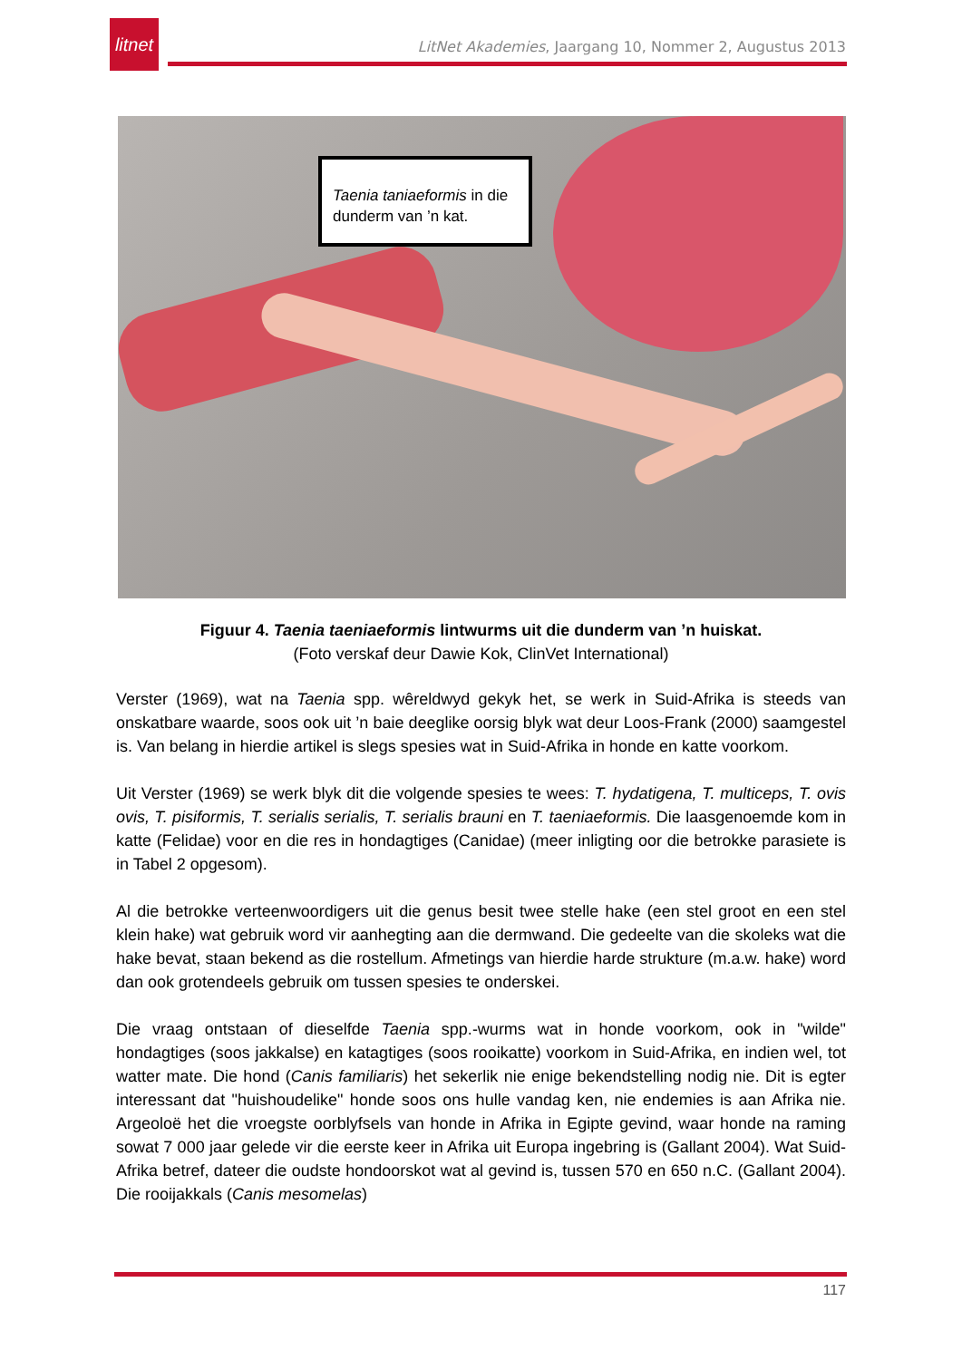litnet
LitNet Akademies, Jaargang 10, Nommer 2, Augustus 2013
Taenia taniaeformis in die dunderm van ’n kat.
Figuur 4. Taenia taeniaeformis lintwurms uit die dunderm van ’n huiskat.
(Foto verskaf deur Dawie Kok, ClinVet International)
Verster (1969), wat na Taenia spp. wêreldwyd gekyk het, se werk in Suid-Afrika is steeds van onskatbare waarde, soos ook uit ’n baie deeglike oorsig blyk wat deur Loos-Frank (2000) saamgestel is. Van belang in hierdie artikel is slegs spesies wat in Suid-Afrika in honde en katte voorkom.
Uit Verster (1969) se werk blyk dit die volgende spesies te wees: T. hydatigena, T. multiceps, T. ovis ovis, T. pisiformis, T. serialis serialis, T. serialis brauni en T. taeniaeformis. Die laasgenoemde kom in katte (Felidae) voor en die res in hondagtiges (Canidae) (meer inligting oor die betrokke parasiete is in Tabel 2 opgesom).
Al die betrokke verteenwoordigers uit die genus besit twee stelle hake (een stel groot en een stel klein hake) wat gebruik word vir aanhegting aan die dermwand. Die gedeelte van die skoleks wat die hake bevat, staan bekend as die rostellum. Afmetings van hierdie harde strukture (m.a.w. hake) word dan ook grotendeels gebruik om tussen spesies te onderskei.
Die vraag ontstaan of dieselfde Taenia spp.-wurms wat in honde voorkom, ook in "wilde" hondagtiges (soos jakkalse) en katagtiges (soos rooikatte) voorkom in Suid-Afrika, en indien wel, tot watter mate. Die hond (Canis familiaris) het sekerlik nie enige bekendstelling nodig nie. Dit is egter interessant dat "huishoudelike" honde soos ons hulle vandag ken, nie endemies is aan Afrika nie. Argeoloë het die vroegste oorblyfsels van honde in Afrika in Egipte gevind, waar honde na raming sowat 7 000 jaar gelede vir die eerste keer in Afrika uit Europa ingebring is (Gallant 2004). Wat Suid-Afrika betref, dateer die oudste hondoorskot wat al gevind is, tussen 570 en 650 n.C. (Gallant 2004). Die rooijakkals (Canis mesomelas)
117